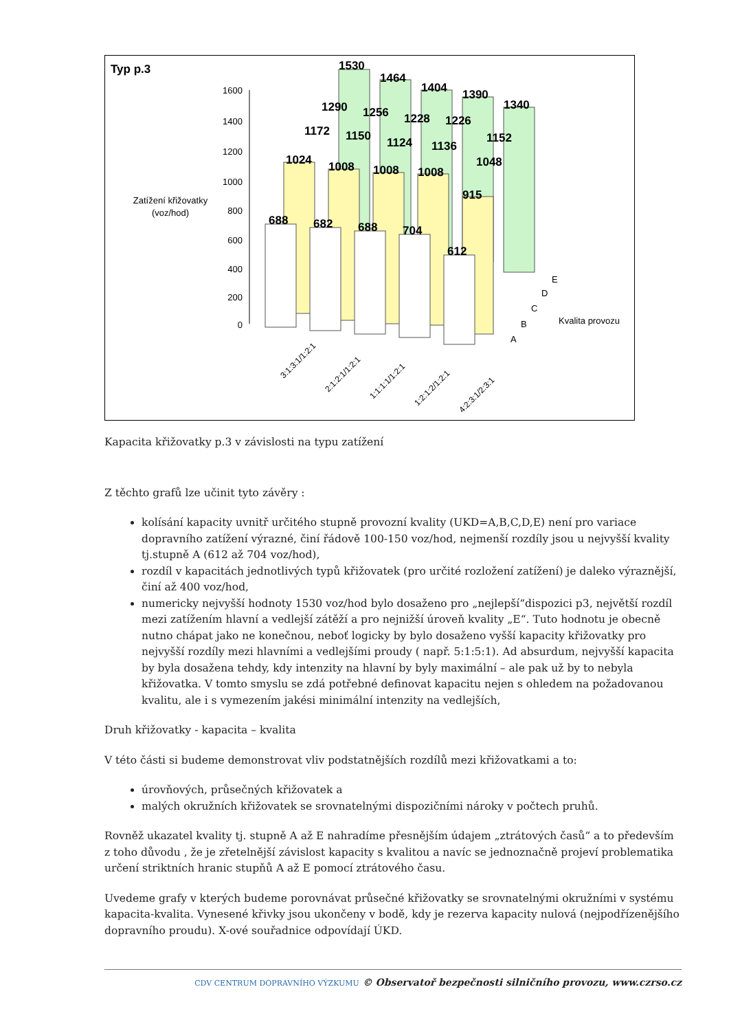Typ p.3
1600
1400
1200
1000
800
600
400
200
0
Zatížení křižovatky
(voz/hod)
1530
1464
1404
1390
1340
1290
1256
1228
1226
1152
1172
1150
1124
1136
1048
1024
1008
1008
1008
915
688
682
688
704
612
3:1:3:1/1:2:1
2:1:2:1/1:2:1
1:1:1:1/1:2:1
1:2:1:2/1:2:1
4:2:3:1/2:3:1
A
B
C
D
E
Kvalita provozu
Kapacita křižovatky p.3 v závislosti na typu zatížení
Z těchto grafů lze učinit tyto závěry :
kolísání kapacity uvnitř určitého stupně provozní kvality (UKD=A,B,C,D,E) není pro variace dopravního zatížení výrazné, činí řádově 100-150 voz/hod, nejmenší rozdíly jsou u nejvyšší kvality tj.stupně A (612 až 704 voz/hod),
rozdíl v kapacitách jednotlivých typů křižovatek (pro určité rozložení zatížení) je daleko výraznější, činí až 400 voz/hod,
numericky nejvyšší hodnoty 1530 voz/hod bylo dosaženo pro „nejlepší“dispozici p3, největší rozdíl mezi zatížením hlavní a vedlejší zátěží a pro nejnižší úroveň kvality „E“. Tuto hodnotu je obecně nutno chápat jako ne konečnou, neboť logicky by bylo dosaženo vyšší kapacity křižovatky pro nejvyšší rozdíly mezi hlavními a vedlejšími proudy ( např. 5:1:5:1). Ad absurdum, nejvyšší kapacita by byla dosažena tehdy, kdy intenzity na hlavní by byly maximální – ale pak už by to nebyla křižovatka. V tomto smyslu se zdá potřebné definovat kapacitu nejen s ohledem na požadovanou kvalitu, ale i s vymezením jakési minimální intenzity na vedlejších,
Druh křižovatky - kapacita – kvalita
V této části si budeme demonstrovat vliv podstatnějších rozdílů mezi křižovatkami a to:
úrovňových, průsečných křižovatek a
malých okružních křižovatek se srovnatelnými dispozičními nároky v počtech pruhů.
Rovněž ukazatel kvality tj. stupně A až E nahradíme přesnějším údajem „ztrátových časů“ a to především z toho důvodu , že je zřetelnější závislost kapacity s kvalitou a navíc se jednoznačně projeví problematika určení striktních hranic stupňů A až E pomocí ztrátového času.
Uvedeme grafy v kterých budeme porovnávat průsečné křižovatky se srovnatelnými okružními v systému kapacita-kvalita. Vynesené křivky jsou ukončeny v bodě, kdy je rezerva kapacity nulová (nejpodřízenějšího dopravního proudu). X-ové souřadnice odpovídají ÚKD.
CDV CENTRUM DOPRAVNÍHO VÝZKUMU © Observatoř bezpečnosti silničního provozu, www.czrso.cz